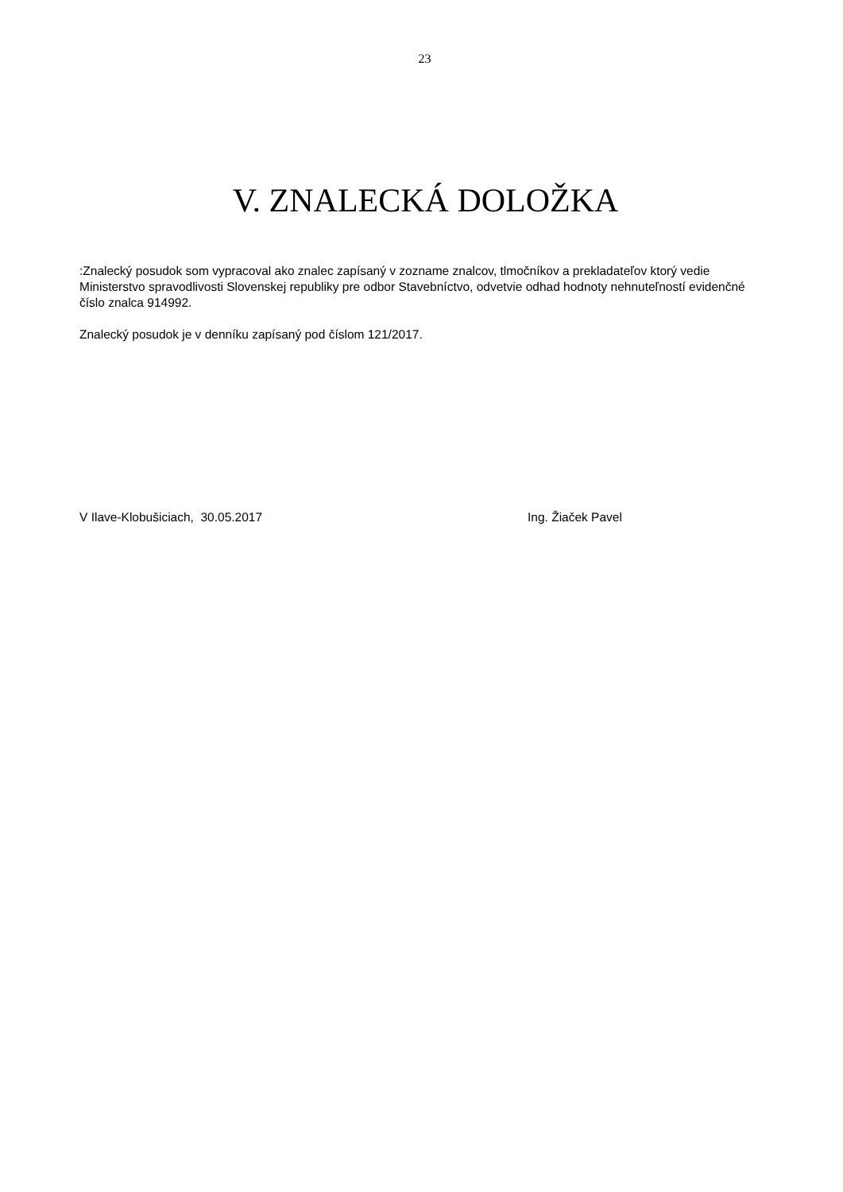23
V. ZNALECKÁ DOLOŽKA
:Znalecký posudok som vypracoval ako znalec zapísaný v zozname znalcov, tlmočníkov a prekladateľov ktorý vedie Ministerstvo spravodlivosti Slovenskej republiky pre odbor Stavebníctvo, odvetvie odhad hodnoty nehnuteľností evidenčné číslo znalca 914992.
Znalecký posudok je v denníku zapísaný pod číslom 121/2017.
V Ilave-Klobušiciach, 30.05.2017 Ing. Žiaček Pavel